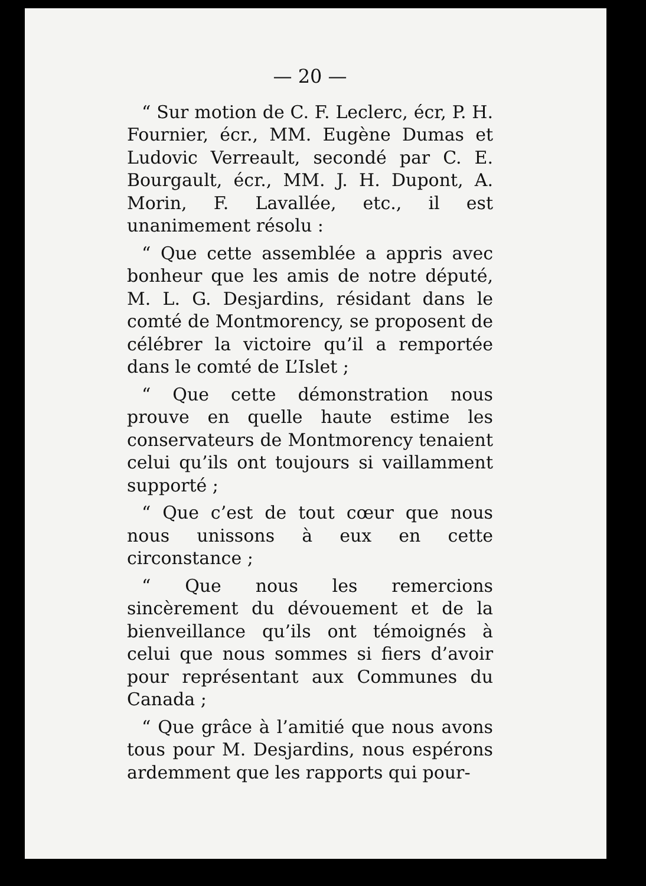— 20 —
“ Sur motion de C. F. Leclerc, écr, P. H. Fournier, écr., MM. Eugène Dumas et Ludovic Verreault, secondé par C. E. Bourgault, écr., MM. J. H. Dupont, A. Morin, F. Lavallée, etc., il est unanimement résolu :
“ Que cette assemblée a appris avec bonheur que les amis de notre député, M. L. G. Desjardins, résidant dans le comté de Montmorency, se proposent de célébrer la victoire qu’il a remportée dans le comté de L’Islet ;
“ Que cette démonstration nous prouve en quelle haute estime les conservateurs de Montmorency tenaient celui qu’ils ont toujours si vaillamment supporté ;
“ Que c’est de tout cœur que nous nous unissons à eux en cette circonstance ;
“ Que nous les remercions sincèrement du dévouement et de la bienveillance qu’ils ont témoignés à celui que nous sommes si fiers d’avoir pour représentant aux Communes du Canada ;
“ Que grâce à l’amitié que nous avons tous pour M. Desjardins, nous espérons ardemment que les rapports qui pour-